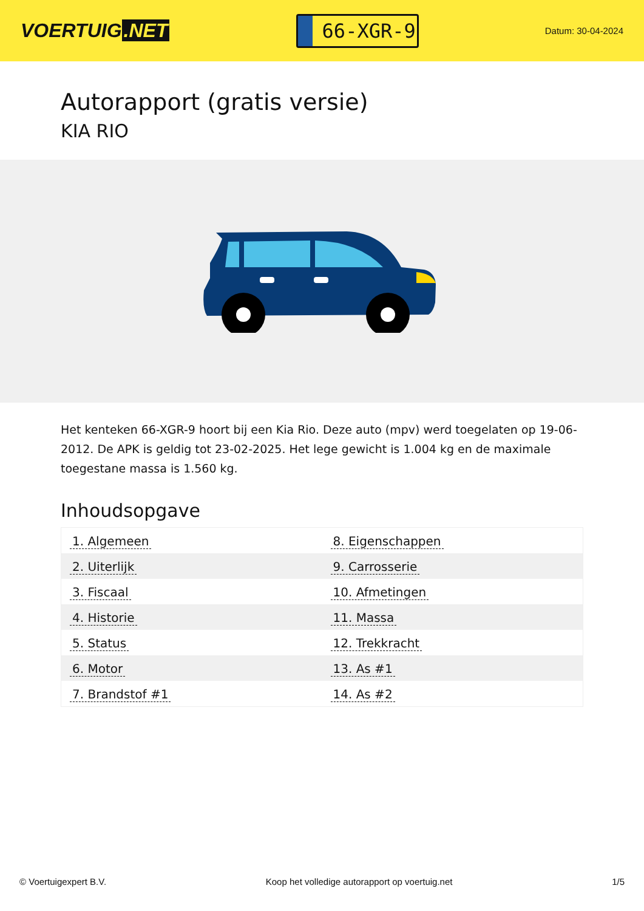VOERTUIG.NET
66-XGR-9
Datum: 30-04-2024
Autorapport (gratis versie)
KIA RIO
Het kenteken 66-XGR-9 hoort bij een Kia Rio. Deze auto (mpv) werd toegelaten op 19-06-2012. De APK is geldig tot 23-02-2025. Het lege gewicht is 1.004 kg en de maximale toegestane massa is 1.560 kg.
Inhoudsopgave
| 1. Algemeen | 8. Eigenschappen |
| 2. Uiterlijk | 9. Carrosserie |
| 3. Fiscaal | 10. Afmetingen |
| 4. Historie | 11. Massa |
| 5. Status | 12. Trekkracht |
| 6. Motor | 13. As #1 |
| 7. Brandstof #1 | 14. As #2 |
© Voertuigexpert B.V. Koop het volledige autorapport op voertuig.net 1/5